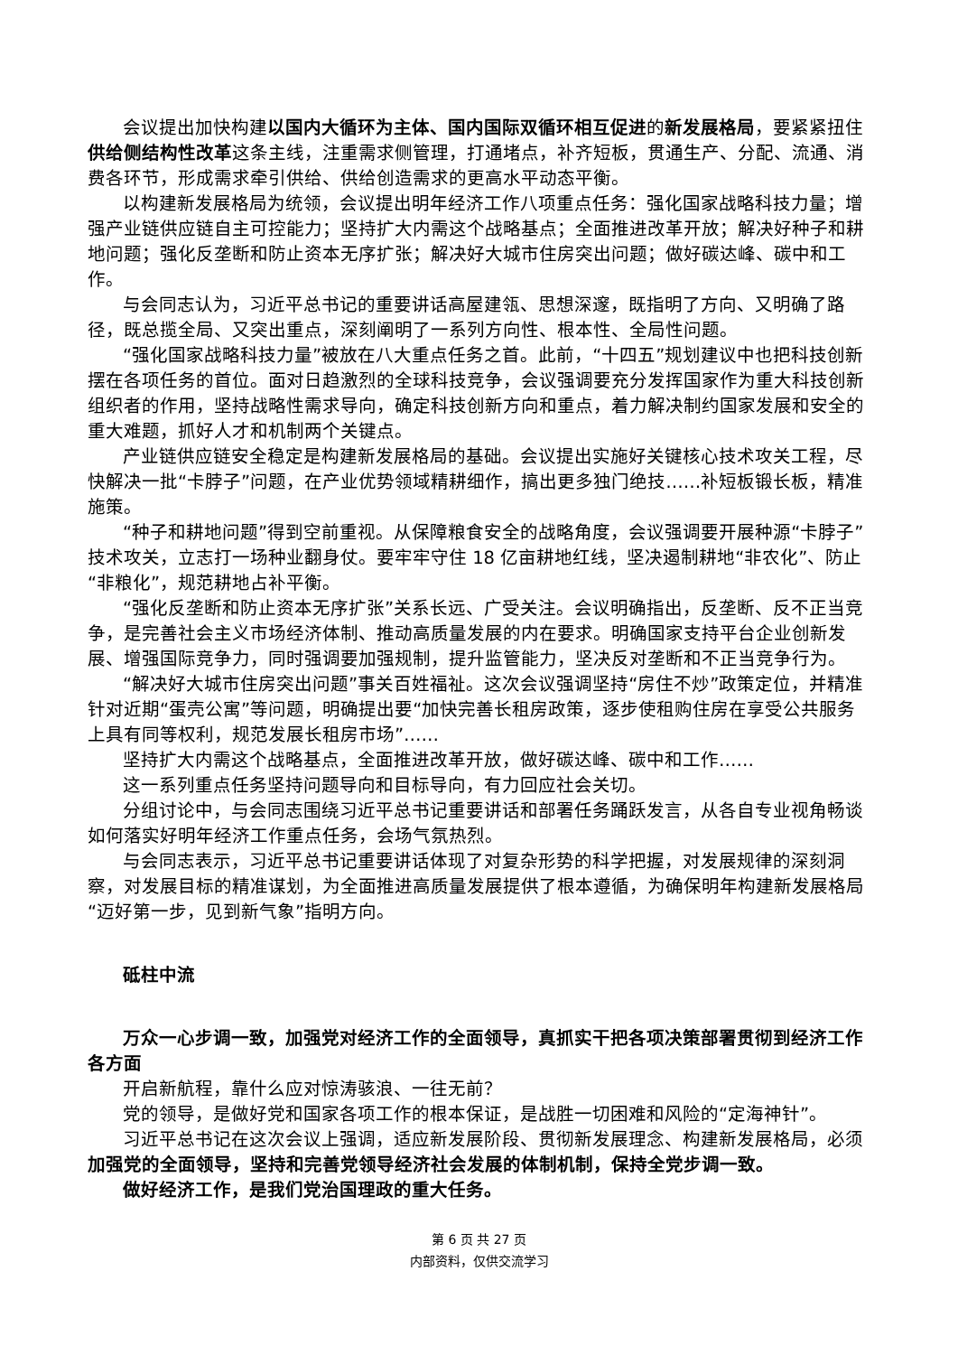会议提出加快构建以国内大循环为主体、国内国际双循环相互促进的新发展格局，要紧紧扭住供给侧结构性改革这条主线，注重需求侧管理，打通堵点，补齐短板，贯通生产、分配、流通、消费各环节，形成需求牵引供给、供给创造需求的更高水平动态平衡。
以构建新发展格局为统领，会议提出明年经济工作八项重点任务：强化国家战略科技力量；增强产业链供应链自主可控能力；坚持扩大内需这个战略基点；全面推进改革开放；解决好种子和耕地问题；强化反垄断和防止资本无序扩张；解决好大城市住房突出问题；做好碳达峰、碳中和工作。
与会同志认为，习近平总书记的重要讲话高屋建瓴、思想深邃，既指明了方向、又明确了路径，既总揽全局、又突出重点，深刻阐明了一系列方向性、根本性、全局性问题。
“强化国家战略科技力量”被放在八大重点任务之首。此前，“十四五”规划建议中也把科技创新摆在各项任务的首位。面对日趋激烈的全球科技竞争，会议强调要充分发挥国家作为重大科技创新组织者的作用，坚持战略性需求导向，确定科技创新方向和重点，着力解决制约国家发展和安全的重大难题，抓好人才和机制两个关键点。
产业链供应链安全稳定是构建新发展格局的基础。会议提出实施好关键核心技术攻关工程，尽快解决一批“卡脖子”问题，在产业优势领域精耕细作，搞出更多独门绝技……补短板锻长板，精准施策。
“种子和耕地问题”得到空前重视。从保障粮食安全的战略角度，会议强调要开展种源“卡脖子”技术攻关，立志打一场种业翻身仗。要牢牢守住 18 亿亩耕地红线，坚决遏制耕地“非农化”、防止“非粮化”，规范耕地占补平衡。
“强化反垄断和防止资本无序扩张”关系长远、广受关注。会议明确指出，反垄断、反不正当竞争，是完善社会主义市场经济体制、推动高质量发展的内在要求。明确国家支持平台企业创新发展、增强国际竞争力，同时强调要加强规制，提升监管能力，坚决反对垄断和不正当竞争行为。
“解决好大城市住房突出问题”事关百姓福祉。这次会议强调坚持“房住不炒”政策定位，并精准针对近期“蛋壳公寓”等问题，明确提出要“加快完善长租房政策，逐步使租购住房在享受公共服务上具有同等权利，规范发展长租房市场”……
坚持扩大内需这个战略基点，全面推进改革开放，做好碳达峰、碳中和工作……
这一系列重点任务坚持问题导向和目标导向，有力回应社会关切。
分组讨论中，与会同志围绕习近平总书记重要讲话和部署任务踊跃发言，从各自专业视角畅谈如何落实好明年经济工作重点任务，会场气氛热烈。
与会同志表示，习近平总书记重要讲话体现了对复杂形势的科学把握，对发展规律的深刻洞察，对发展目标的精准谋划，为全面推进高质量发展提供了根本遵循，为确保明年构建新发展格局“迈好第一步，见到新气象”指明方向。
砥柱中流
万众一心步调一致，加强党对经济工作的全面领导，真抓实干把各项决策部署贯彻到经济工作各方面
开启新航程，靠什么应对惊涛骇浪、一往无前？
党的领导，是做好党和国家各项工作的根本保证，是战胜一切困难和风险的“定海神针”。
习近平总书记在这次会议上强调，适应新发展阶段、贯彻新发展理念、构建新发展格局，必须加强党的全面领导，坚持和完善党领导经济社会发展的体制机制，保持全党步调一致。
做好经济工作，是我们党治国理政的重大任务。
第 6 页 共 27 页
内部资料，仅供交流学习